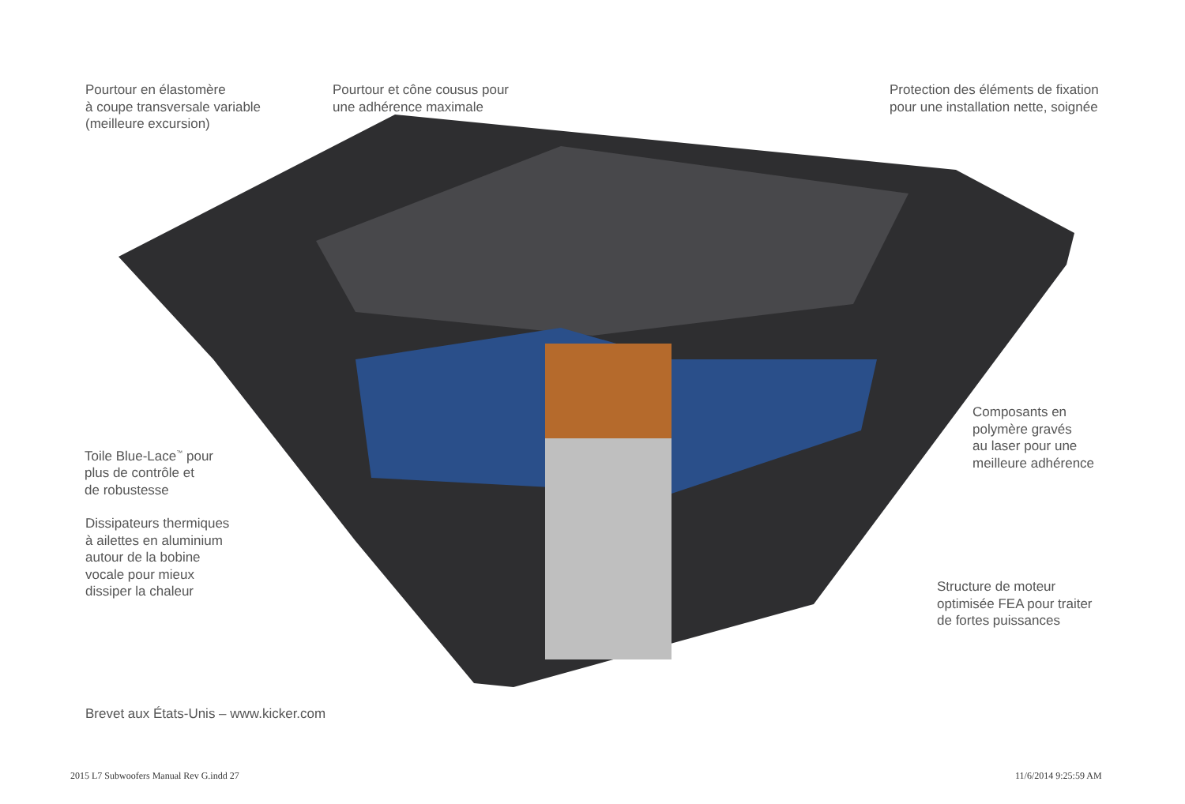Pourtour en élastomère
à coupe transversale variable
(meilleure excursion)
Pourtour et cône cousus pour
une adhérence maximale
Protection des éléments de fixation
pour une installation nette, soignée
Composants en
polymère gravés
au laser pour une
meilleure adhérence
Toile Blue-Lace<sup>™</sup> pour
plus de contrôle et
de robustesse
Dissipateurs thermiques
à ailettes en aluminium
autour de la bobine
vocale pour mieux
dissiper la chaleur
Structure de moteur
optimisée FEA pour traiter
de fortes puissances
Brevet aux États-Unis – www.kicker.com
2015 L7 Subwoofers Manual Rev G.indd 27
11/6/2014 9:25:59 AM